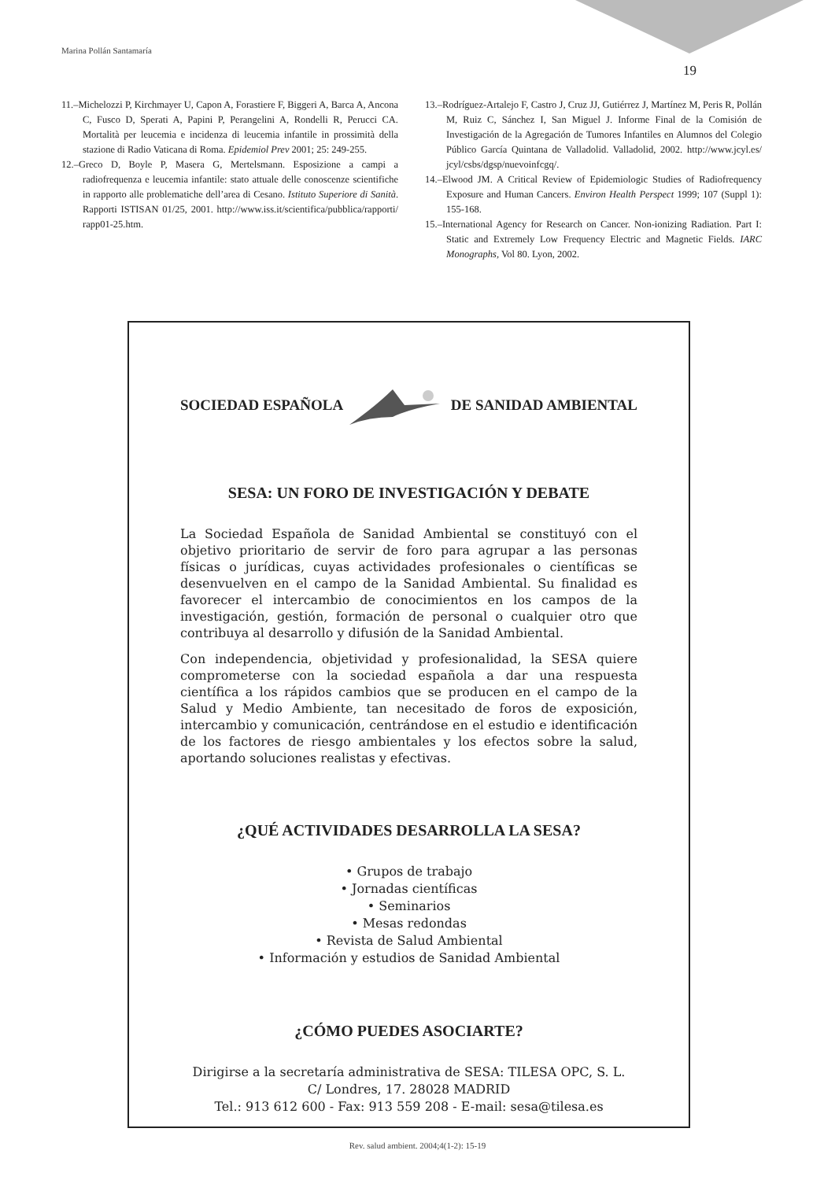Marina Pollán Santamaría
19
11.–Michelozzi P, Kirchmayer U, Capon A, Forastiere F, Biggeri A, Barca A, Ancona C, Fusco D, Sperati A, Papini P, Perangelini A, Rondelli R, Perucci CA. Mortalità per leucemia e incidenza di leucemia infantile in prossimità della stazione di Radio Vaticana di Roma. Epidemiol Prev 2001; 25: 249-255.
12.–Greco D, Boyle P, Masera G, Mertelsmann. Esposizione a campi a radiofrequenza e leucemia infantile: stato attuale delle conoscenze scientifiche in rapporto alle problematiche dell’area di Cesano. Istituto Superiore di Sanità. Rapporti ISTISAN 01/25, 2001. http://www.iss.it/scientifica/pubblica/rapporti/ rapp01-25.htm.
13.–Rodríguez-Artalejo F, Castro J, Cruz JJ, Gutiérrez J, Martínez M, Peris R, Pollán M, Ruiz C, Sánchez I, San Miguel J. Informe Final de la Comisión de Investigación de la Agregación de Tumores Infantiles en Alumnos del Colegio Público García Quintana de Valladolid. Valladolid, 2002. http://www.jcyl.es/ jcyl/csbs/dgsp/nuevoinfcgq/.
14.–Elwood JM. A Critical Review of Epidemiologic Studies of Radiofrequency Exposure and Human Cancers. Environ Health Perspect 1999; 107 (Suppl 1): 155-168.
15.–International Agency for Research on Cancer. Non-ionizing Radiation. Part I: Static and Extremely Low Frequency Electric and Magnetic Fields. IARC Monographs, Vol 80. Lyon, 2002.
SOCIEDAD ESPAÑOLA DE SANIDAD AMBIENTAL
SESA: UN FORO DE INVESTIGACIÓN Y DEBATE
La Sociedad Española de Sanidad Ambiental se constituyó con el objetivo prioritario de servir de foro para agrupar a las personas físicas o jurídicas, cuyas actividades profesionales o científicas se desenvuelven en el campo de la Sanidad Ambiental. Su finalidad es favorecer el intercambio de conocimientos en los campos de la investigación, gestión, formación de personal o cualquier otro que contribuya al desarrollo y difusión de la Sanidad Ambiental.
Con independencia, objetividad y profesionalidad, la SESA quiere comprometerse con la sociedad española a dar una respuesta científica a los rápidos cambios que se producen en el campo de la Salud y Medio Ambiente, tan necesitado de foros de exposición, intercambio y comunicación, centrándose en el estudio e identificación de los factores de riesgo ambientales y los efectos sobre la salud, aportando soluciones realistas y efectivas.
¿QUÉ ACTIVIDADES DESARROLLA LA SESA?
• Grupos de trabajo
• Jornadas científicas
• Seminarios
• Mesas redondas
• Revista de Salud Ambiental
• Información y estudios de Sanidad Ambiental
¿CÓMO PUEDES ASOCIARTE?
Dirigirse a la secretaría administrativa de SESA: TILESA OPC, S. L.
C/ Londres, 17. 28028 MADRID
Tel.: 913 612 600 - Fax: 913 559 208 - E-mail: sesa@tilesa.es
Rev. salud ambient. 2004;4(1-2): 15-19